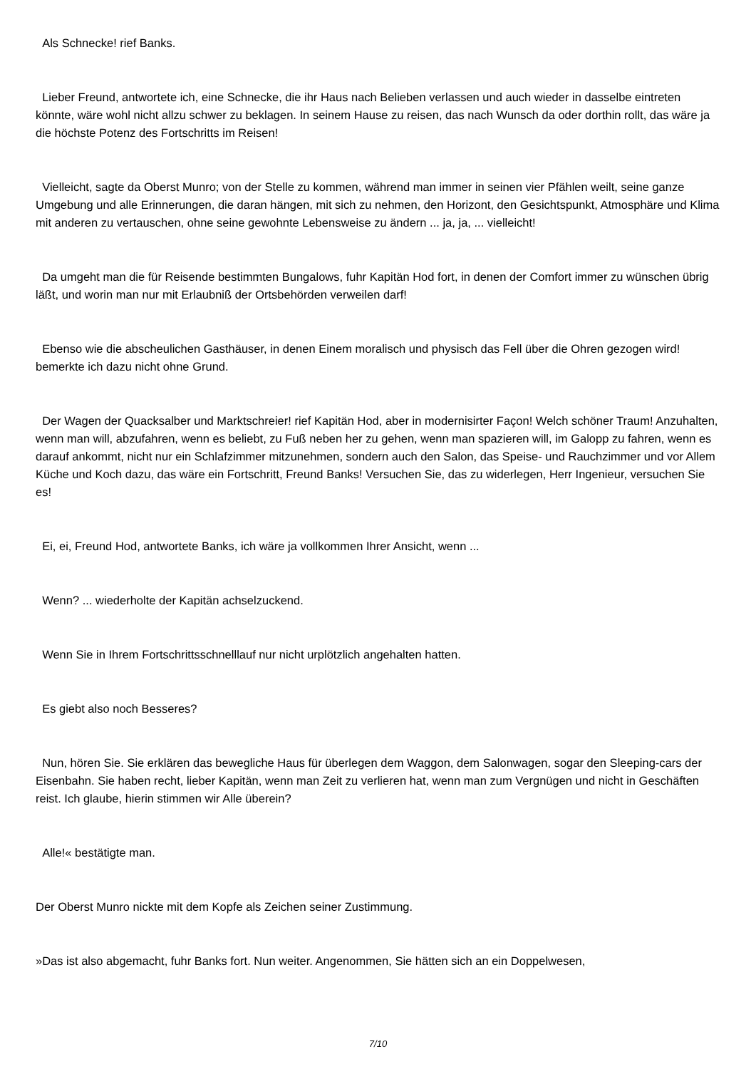Als Schnecke! rief Banks.
Lieber Freund, antwortete ich, eine Schnecke, die ihr Haus nach Belieben verlassen und auch wieder in dasselbe eintreten könnte, wäre wohl nicht allzu schwer zu beklagen. In seinem Hause zu reisen, das nach Wunsch da oder dorthin rollt, das wäre ja die höchste Potenz des Fortschritts im Reisen!
Vielleicht, sagte da Oberst Munro; von der Stelle zu kommen, während man immer in seinen vier Pfählen weilt, seine ganze Umgebung und alle Erinnerungen, die daran hängen, mit sich zu nehmen, den Horizont, den Gesichtspunkt, Atmosphäre und Klima mit anderen zu vertauschen, ohne seine gewohnte Lebensweise zu ändern ... ja, ja, ... vielleicht!
Da umgeht man die für Reisende bestimmten Bungalows, fuhr Kapitän Hod fort, in denen der Comfort immer zu wünschen übrig läßt, und worin man nur mit Erlaubniß der Ortsbehörden verweilen darf!
Ebenso wie die abscheulichen Gasthäuser, in denen Einem moralisch und physisch das Fell über die Ohren gezogen wird! bemerkte ich dazu nicht ohne Grund.
Der Wagen der Quacksalber und Marktschreier! rief Kapitän Hod, aber in modernisirter Façon! Welch schöner Traum! Anzuhalten, wenn man will, abzufahren, wenn es beliebt, zu Fuß neben her zu gehen, wenn man spazieren will, im Galopp zu fahren, wenn es darauf ankommt, nicht nur ein Schlafzimmer mitzunehmen, sondern auch den Salon, das Speise- und Rauchzimmer und vor Allem Küche und Koch dazu, das wäre ein Fortschritt, Freund Banks! Versuchen Sie, das zu widerlegen, Herr Ingenieur, versuchen Sie es!
Ei, ei, Freund Hod, antwortete Banks, ich wäre ja vollkommen Ihrer Ansicht, wenn ...
Wenn? ... wiederholte der Kapitän achselzuckend.
Wenn Sie in Ihrem Fortschrittsschnelllauf nur nicht urplötzlich angehalten hatten.
Es giebt also noch Besseres?
Nun, hören Sie. Sie erklären das bewegliche Haus für überlegen dem Waggon, dem Salonwagen, sogar den Sleeping-cars der Eisenbahn. Sie haben recht, lieber Kapitän, wenn man Zeit zu verlieren hat, wenn man zum Vergnügen und nicht in Geschäften reist. Ich glaube, hierin stimmen wir Alle überein?
Alle!« bestätigte man.
Der Oberst Munro nickte mit dem Kopfe als Zeichen seiner Zustimmung.
»Das ist also abgemacht, fuhr Banks fort. Nun weiter. Angenommen, Sie hätten sich an ein Doppelwesen,
7/10